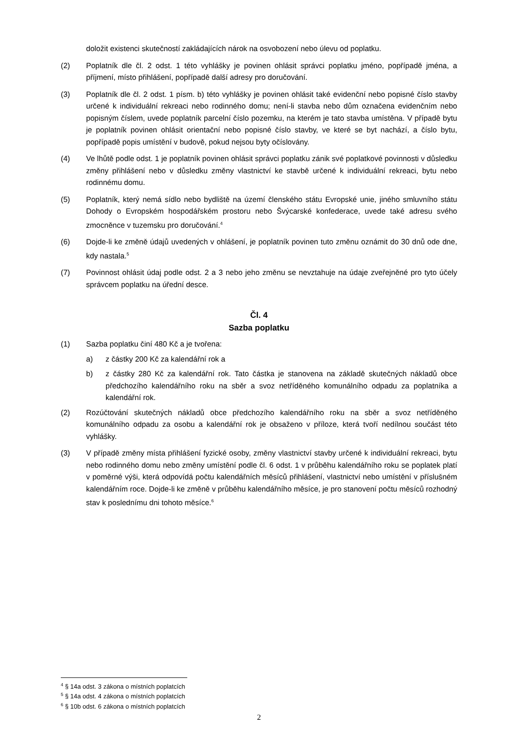doložit existenci skutečností zakládajících nárok na osvobození nebo úlevu od poplatku.
(2) Poplatník dle čl. 2 odst. 1 této vyhlášky je povinen ohlásit správci poplatku jméno, popřípadě jména, a příjmení, místo přihlášení, popřípadě další adresy pro doručování.
(3) Poplatník dle čl. 2 odst. 1 písm. b) této vyhlášky je povinen ohlásit také evidenční nebo popisné číslo stavby určené k individuální rekreaci nebo rodinného domu; není-li stavba nebo dům označena evidenčním nebo popisným číslem, uvede poplatník parcelní číslo pozemku, na kterém je tato stavba umístěna. V případě bytu je poplatník povinen ohlásit orientační nebo popisné číslo stavby, ve které se byt nachází, a číslo bytu, popřípadě popis umístění v budově, pokud nejsou byty očíslovány.
(4) Ve lhůtě podle odst. 1 je poplatník povinen ohlásit správci poplatku zánik své poplatkové povinnosti v důsledku změny přihlášení nebo v důsledku změny vlastnictví ke stavbě určené k individuální rekreaci, bytu nebo rodinnému domu.
(5) Poplatník, který nemá sídlo nebo bydliště na území členského státu Evropské unie, jiného smluvního státu Dohody o Evropském hospodářském prostoru nebo Švýcarské konfederace, uvede také adresu svého zmocněnce v tuzemsku pro doručování.<sup>4</sup>
(6) Dojde-li ke změně údajů uvedených v ohlášení, je poplatník povinen tuto změnu oznámit do 30 dnů ode dne, kdy nastala.<sup>5</sup>
(7) Povinnost ohlásit údaj podle odst. 2 a 3 nebo jeho změnu se nevztahuje na údaje zveřejněné pro tyto účely správcem poplatku na úřední desce.
Čl. 4
Sazba poplatku
(1) Sazba poplatku činí 480 Kč a je tvořena:
a) z částky 200 Kč za kalendářní rok a
b) z částky 280 Kč za kalendářní rok. Tato částka je stanovena na základě skutečných nákladů obce předchozího kalendářního roku na sběr a svoz netříděného komunálního odpadu za poplatníka a kalendářní rok.
(2) Rozúčtování skutečných nákladů obce předchozího kalendářního roku na sběr a svoz netříděného komunálního odpadu za osobu a kalendářní rok je obsaženo v příloze, která tvoří nedílnou součást této vyhlášky.
(3) V případě změny místa přihlášení fyzické osoby, změny vlastnictví stavby určené k individuální rekreaci, bytu nebo rodinného domu nebo změny umístění podle čl. 6 odst. 1 v průběhu kalendářního roku se poplatek platí v poměrné výši, která odpovídá počtu kalendářních měsíců přihlášení, vlastnictví nebo umístění v příslušném kalendářním roce. Dojde-li ke změně v průběhu kalendářního měsíce, je pro stanovení počtu měsíců rozhodný stav k poslednímu dni tohoto měsíce.<sup>6</sup>
<sup>4</sup> § 14a odst. 3 zákona o místních poplatcích
<sup>5</sup> § 14a odst. 4 zákona o místních poplatcích
<sup>6</sup> § 10b odst. 6 zákona o místních poplatcích
2